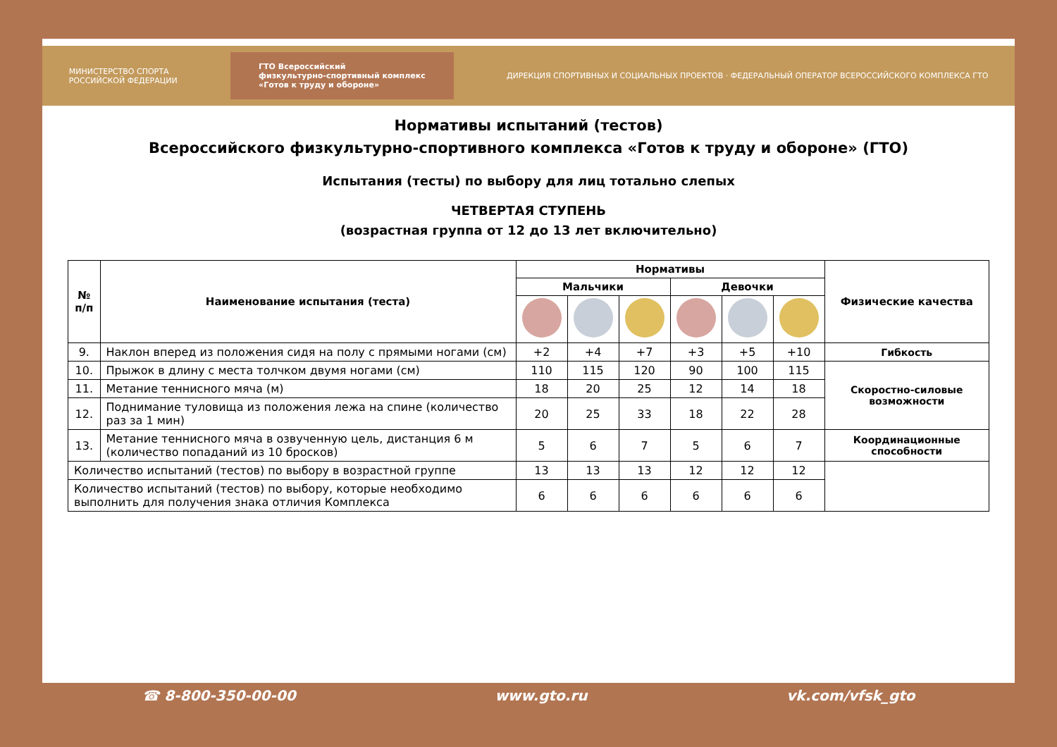МИНИСТЕРСТВО СПОРТА
РОССИЙСКОЙ ФЕДЕРАЦИИ
ГТО Всероссийский
физкультурно-спортивный комплекс
«Готов к труду и обороне»
ДИРЕКЦИЯ СПОРТИВНЫХ И СОЦИАЛЬНЫХ ПРОЕКТОВ · ФЕДЕРАЛЬНЫЙ ОПЕРАТОР ВСЕРОССИЙСКОГО КОМПЛЕКСА ГТО
Нормативы испытаний (тестов)
Всероссийского физкультурно-спортивного комплекса «Готов к труду и обороне» (ГТО)
Испытания (тесты) по выбору для лиц тотально слепых
ЧЕТВЕРТАЯ СТУПЕНЬ
(возрастная группа от 12 до 13 лет включительно)
| № п/п | Наименование испытания (теста) | Нормативы | | | | | | Физические качества |
| --- | --- | --- | --- | --- | --- | --- | --- | --- |
| | | Мальчики | | | Девочки | | | |
| 9. | Наклон вперед из положения сидя на полу с прямыми ногами (см) | +2 | +4 | +7 | +3 | +5 | +10 | Гибкость |
| 10. | Прыжок в длину с места толчком двумя ногами (см) | 110 | 115 | 120 | 90 | 100 | 115 | Скоростно-силовые возможности |
| 11. | Метание теннисного мяча (м) | 18 | 20 | 25 | 12 | 14 | 18 | |
| 12. | Поднимание туловища из положения лежа на спине (количество раз за 1 мин) | 20 | 25 | 33 | 18 | 22 | 28 | |
| 13. | Метание теннисного мяча в озвученную цель, дистанция 6 м (количество попаданий из 10 бросков) | 5 | 6 | 7 | 5 | 6 | 7 | Координационные способности |
| Количество испытаний (тестов) по выбору в возрастной группе | | 13 | 13 | 13 | 12 | 12 | 12 | |
| Количество испытаний (тестов) по выбору, которые необходимо выполнить для получения знака отличия Комплекса | | 6 | 6 | 6 | 6 | 6 | 6 | |
☎ 8-800-350-00-00 www.gto.ru vk.com/vfsk_gto